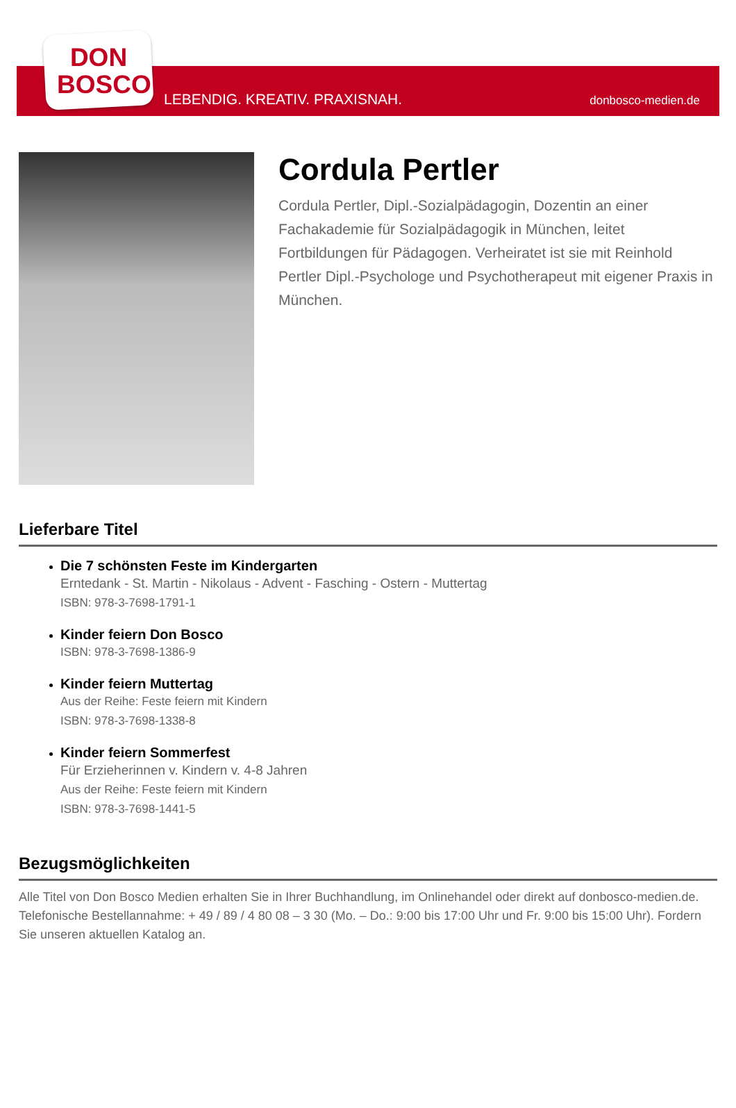DON
BOSCO
LEBENDIG. KREATIV. PRAXISNAH. donbosco-medien.de
Cordula Pertler
Cordula Pertler, Dipl.-Sozialpädagogin, Dozentin an einer Fachakademie für Sozialpädagogik in München, leitet Fortbildungen für Pädagogen. Verheiratet ist sie mit Reinhold Pertler Dipl.-Psychologe und Psychotherapeut mit eigener Praxis in München.
Lieferbare Titel
Die 7 schönsten Feste im Kindergarten
Erntedank - St. Martin - Nikolaus - Advent - Fasching - Ostern - Muttertag
ISBN: 978-3-7698-1791-1
Kinder feiern Don Bosco
ISBN: 978-3-7698-1386-9
Kinder feiern Muttertag
Aus der Reihe: Feste feiern mit Kindern
ISBN: 978-3-7698-1338-8
Kinder feiern Sommerfest
Für Erzieherinnen v. Kindern v. 4-8 Jahren
Aus der Reihe: Feste feiern mit Kindern
ISBN: 978-3-7698-1441-5
Bezugsmöglichkeiten
Alle Titel von Don Bosco Medien erhalten Sie in Ihrer Buchhandlung, im Onlinehandel oder direkt auf donbosco-medien.de. Telefonische Bestellannahme: + 49 / 89 / 4 80 08 – 3 30 (Mo. – Do.: 9:00 bis 17:00 Uhr und Fr. 9:00 bis 15:00 Uhr). Fordern Sie unseren aktuellen Katalog an.